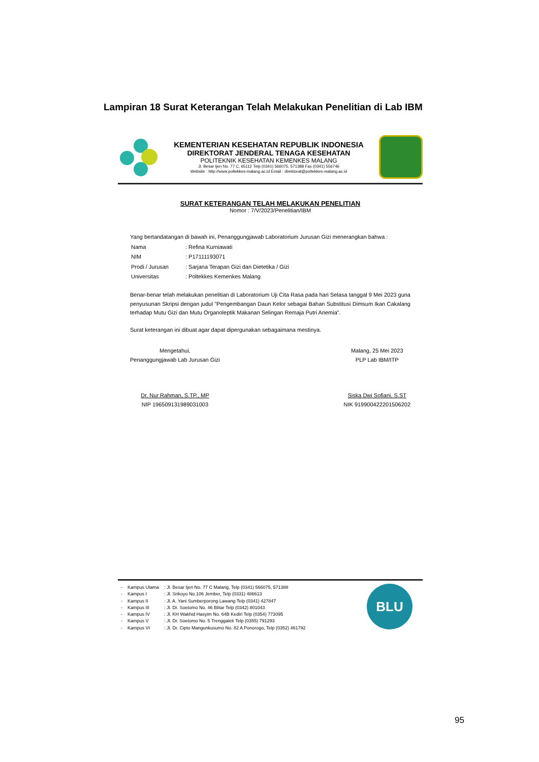Lampiran 18 Surat Keterangan Telah Melakukan Penelitian di Lab IBM
KEMENTERIAN KESEHATAN REPUBLIK INDONESIA
DIREKTORAT JENDERAL TENAGA KESEHATAN
POLITEKNIK KESEHATAN KEMENKES MALANG
Jl. Besar Ijen No. 77 C, 65112 Telp (0341) 566075, 571388 Fax (0341) 556746
Website : http://www.poltekkes-malang.ac.id Email : direktorat@poltekkes-malang.ac.id
SURAT KETERANGAN TELAH MELAKUKAN PENELITIAN
Nomor : 7/V/2023/Penelitian/IBM
Yang bertandatangan di bawah ini, Penanggungjawab Laboratorium Jurusan Gizi menerangkan bahwa :
| Nama | : Refina Kurniawati |
| NIM | : P17111193071 |
| Prodi / Jurusan | : Sarjana Terapan Gizi dan Dietetika / Gizi |
| Universitas | : Poltekkes Kemenkes Malang |
Benar-benar telah melakukan penelitian di Laboratorium Uji Cita Rasa pada hari Selasa tanggal 9 Mei 2023 guna penyusunan Skripsi dengan judul "Pengembangan Daun Kelor sebagai Bahan Substitusi Dimsum Ikan Cakalang terhadap Mutu Gizi dan Mutu Organoleptik Makanan Selingan Remaja Putri Anemia".
Surat keterangan ini dibuat agar dapat dipergunakan sebagaimana mestinya.
Mengetahui,
Penanggungjawab Lab Jurusan Gizi
Dr. Nur Rahman, S.TP., MP
NIP 196509131989031003
Malang, 25 Mei 2023
PLP Lab IBM/ITP
Siska Dwi Sofiani, S.ST
NIK 919900422201506202
| - | Kampus Utama | : Jl. Besar Ijen No. 77 C Malang, Telp (0341) 566075, 571388 |
| - | Kampus I | : Jl. Srikoyo No.106 Jember, Telp (0331) 486613 |
| - | Kampus II | : Jl. A. Yani Sumberporong Lawang Telp (0341) 427847 |
| - | Kampus III | : Jl. Dr. Soetomo No. 46 Blitar Telp (0342) 801043 |
| - | Kampus IV | : Jl. KH Wakhid Hasyim No. 64B Kediri Telp (0354) 773095 |
| - | Kampus V | : Jl. Dr. Soetomo No. 5 Trenggalek Telp (0355) 791293 |
| - | Kampus VI | : Jl. Dr. Cipto Mangunkusumo No. 82 A Ponorogo, Telp (0352) 461792 |
BLU
95